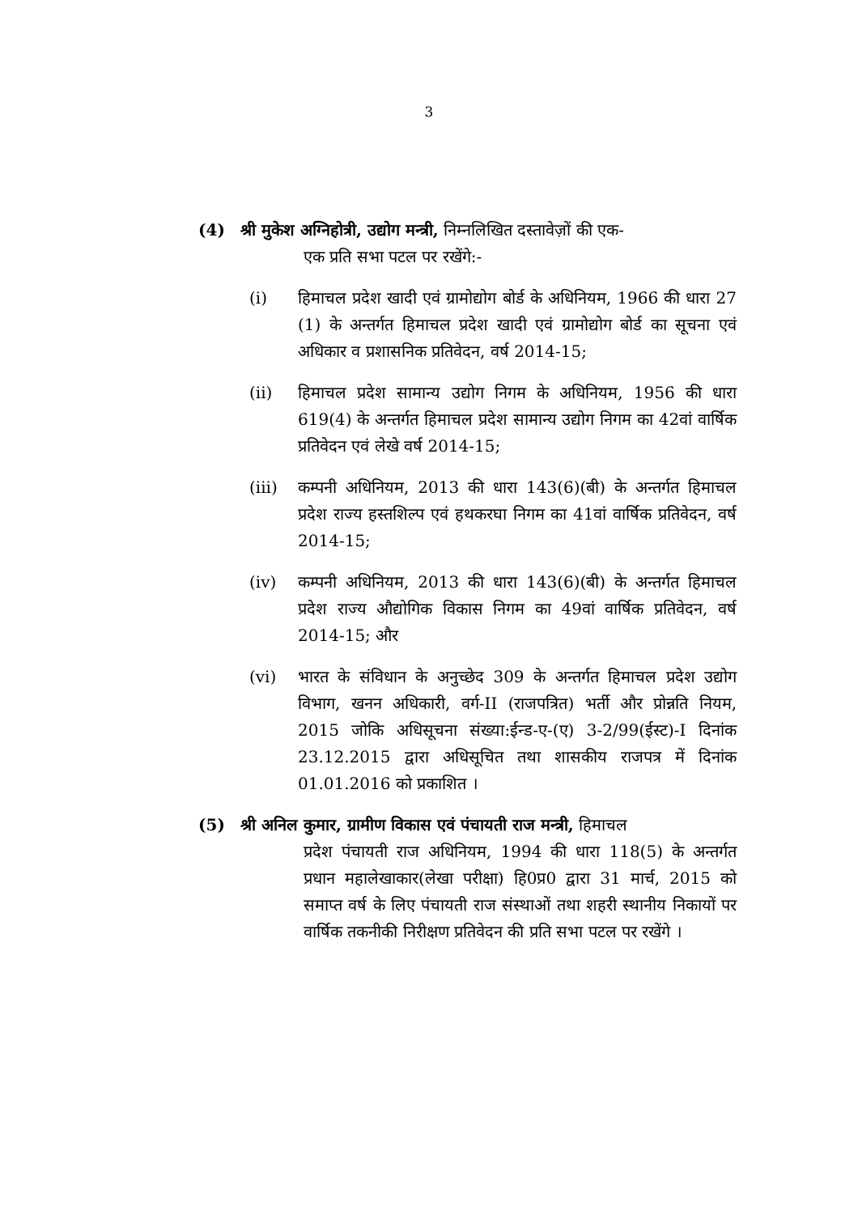3
(4) श्री मुकेश अग्निहोत्री, उद्योग मन्त्री, निम्नलिखित दस्तावेज़ों की एक-
एक प्रति सभा पटल पर रखेंगे:-
(i) हिमाचल प्रदेश खादी एवं ग्रामोद्योग बोर्ड के अधिनियम, 1966 की धारा 27 (1) के अन्तर्गत हिमाचल प्रदेश खादी एवं ग्रामोद्योग बोर्ड का सूचना एवं अधिकार व प्रशासनिक प्रतिवेदन, वर्ष 2014-15;
(ii) हिमाचल प्रदेश सामान्य उद्योग निगम के अधिनियम, 1956 की धारा 619(4) के अन्तर्गत हिमाचल प्रदेश सामान्य उद्योग निगम का 42वां वार्षिक प्रतिवेदन एवं लेखे वर्ष 2014-15;
(iii) कम्पनी अधिनियम, 2013 की धारा 143(6)(बी) के अन्तर्गत हिमाचल प्रदेश राज्य हस्तशिल्प एवं हथकरघा निगम का 41वां वार्षिक प्रतिवेदन, वर्ष 2014-15;
(iv) कम्पनी अधिनियम, 2013 की धारा 143(6)(बी) के अन्तर्गत हिमाचल प्रदेश राज्य औद्योगिक विकास निगम का 49वां वार्षिक प्रतिवेदन, वर्ष 2014-15; और
(vi) भारत के संविधान के अनुच्छेद 309 के अन्तर्गत हिमाचल प्रदेश उद्योग विभाग, खनन अधिकारी, वर्ग-II (राजपत्रित) भर्ती और प्रोन्नति नियम, 2015 जोकि अधिसूचना संख्या:ईन्ड-ए-(ए) 3-2/99(ईस्ट)-I दिनांक 23.12.2015 द्वारा अधिसूचित तथा शासकीय राजपत्र में दिनांक 01.01.2016 को प्रकाशित ।
(5) श्री अनिल कुमार, ग्रामीण विकास एवं पंचायती राज मन्त्री, हिमाचल
प्रदेश पंचायती राज अधिनियम, 1994 की धारा 118(5) के अन्तर्गत प्रधान महालेखाकार(लेखा परीक्षा) हि0प्र0 द्वारा 31 मार्च, 2015 को समाप्त वर्ष के लिए पंचायती राज संस्थाओं तथा शहरी स्थानीय निकायों पर वार्षिक तकनीकी निरीक्षण प्रतिवेदन की प्रति सभा पटल पर रखेंगे ।